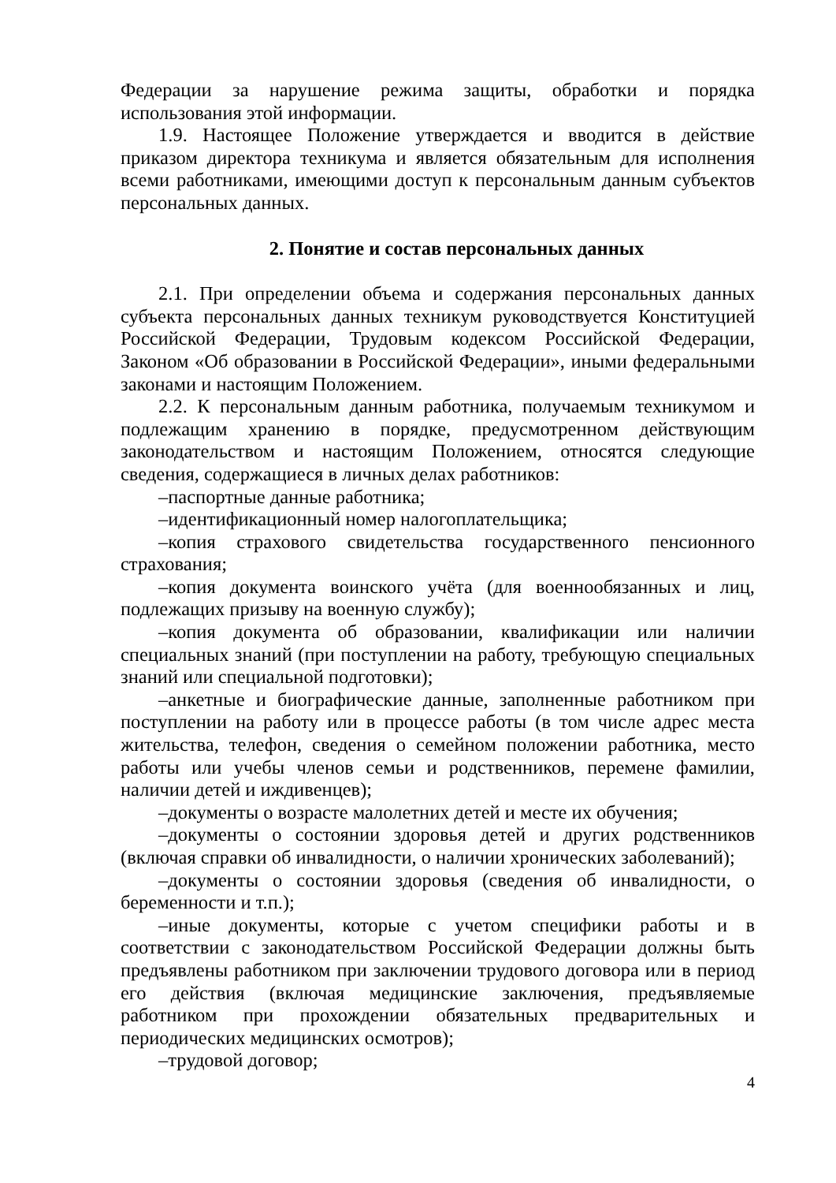Федерации за нарушение режима защиты, обработки и порядка использования этой информации.
1.9. Настоящее Положение утверждается и вводится в действие приказом директора техникума и является обязательным для исполнения всеми работниками, имеющими доступ к персональным данным субъектов персональных данных.
2. Понятие и состав персональных данных
2.1. При определении объема и содержания персональных данных субъекта персональных данных техникум руководствуется Конституцией Российской Федерации, Трудовым кодексом Российской Федерации, Законом «Об образовании в Российской Федерации», иными федеральными законами и настоящим Положением.
2.2. К персональным данным работника, получаемым техникумом и подлежащим хранению в порядке, предусмотренном действующим законодательством и настоящим Положением, относятся следующие сведения, содержащиеся в личных делах работников:
–паспортные данные работника;
–идентификационный номер налогоплательщика;
–копия страхового свидетельства государственного пенсионного страхования;
–копия документа воинского учёта (для военнообязанных и лиц, подлежащих призыву на военную службу);
–копия документа об образовании, квалификации или наличии специальных знаний (при поступлении на работу, требующую специальных знаний или специальной подготовки);
–анкетные и биографические данные, заполненные работником при поступлении на работу или в процессе работы (в том числе адрес места жительства, телефон, сведения о семейном положении работника, место работы или учебы членов семьи и родственников, перемене фамилии, наличии детей и иждивенцев);
–документы о возрасте малолетних детей и месте их обучения;
–документы о состоянии здоровья детей и других родственников (включая справки об инвалидности, о наличии хронических заболеваний);
–документы о состоянии здоровья (сведения об инвалидности, о беременности и т.п.);
–иные документы, которые с учетом специфики работы и в соответствии с законодательством Российской Федерации должны быть предъявлены работником при заключении трудового договора или в период его действия (включая медицинские заключения, предъявляемые работником при прохождении обязательных предварительных и периодических медицинских осмотров);
–трудовой договор;
4